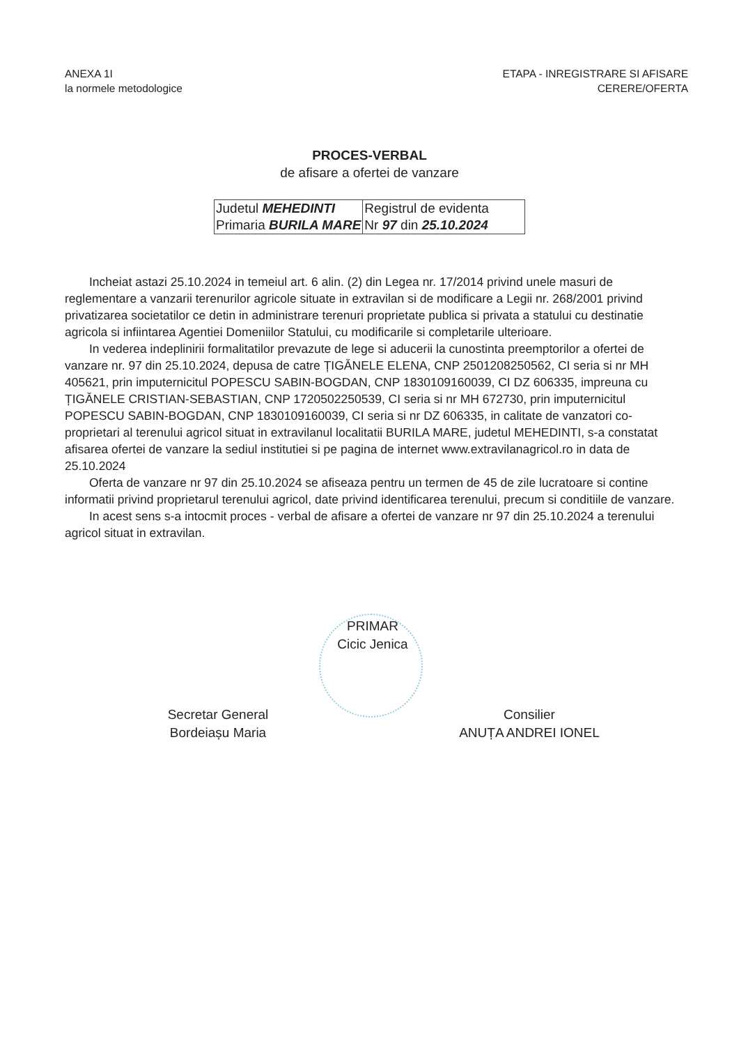ANEXA 1I
la normele metodologice
ETAPA - INREGISTRARE SI AFISARE
CERERE/OFERTA
PROCES-VERBAL
de afisare a ofertei de vanzare
| Judetul MEHEDINTI Primaria BURILA MARE | Registrul de evidenta Nr 97 din 25.10.2024 |
Incheiat astazi 25.10.2024 in temeiul art. 6 alin. (2) din Legea nr. 17/2014 privind unele masuri de reglementare a vanzarii terenurilor agricole situate in extravilan si de modificare a Legii nr. 268/2001 privind privatizarea societatilor ce detin in administrare terenuri proprietate publica si privata a statului cu destinatie agricola si infiintarea Agentiei Domeniilor Statului, cu modificarile si completarile ulterioare.
In vederea indeplinirii formalitatilor prevazute de lege si aducerii la cunostinta preemptorilor a ofertei de vanzare nr. 97 din 25.10.2024, depusa de catre ȚIGĂNELE ELENA, CNP 2501208250562, CI seria si nr MH 405621, prin imputernicitul POPESCU SABIN-BOGDAN, CNP 1830109160039, CI DZ 606335, impreuna cu ȚIGĂNELE CRISTIAN-SEBASTIAN, CNP 1720502250539, CI seria si nr MH 672730, prin imputernicitul POPESCU SABIN-BOGDAN, CNP 1830109160039, CI seria si nr DZ 606335, in calitate de vanzatori co-proprietari al terenului agricol situat in extravilanul localitatii BURILA MARE, judetul MEHEDINTI, s-a constatat afisarea ofertei de vanzare la sediul institutiei si pe pagina de internet www.extravilanagricol.ro in data de 25.10.2024
Oferta de vanzare nr 97 din 25.10.2024 se afiseaza pentru un termen de 45 de zile lucratoare si contine informatii privind proprietarul terenului agricol, date privind identificarea terenului, precum si conditiile de vanzare.
In acest sens s-a intocmit proces - verbal de afisare a ofertei de vanzare nr 97 din 25.10.2024 a terenului agricol situat in extravilan.
PRIMAR
Cicic Jenica
Secretar General
Bordeiașu Maria
Consilier
ANUȚA ANDREI IONEL